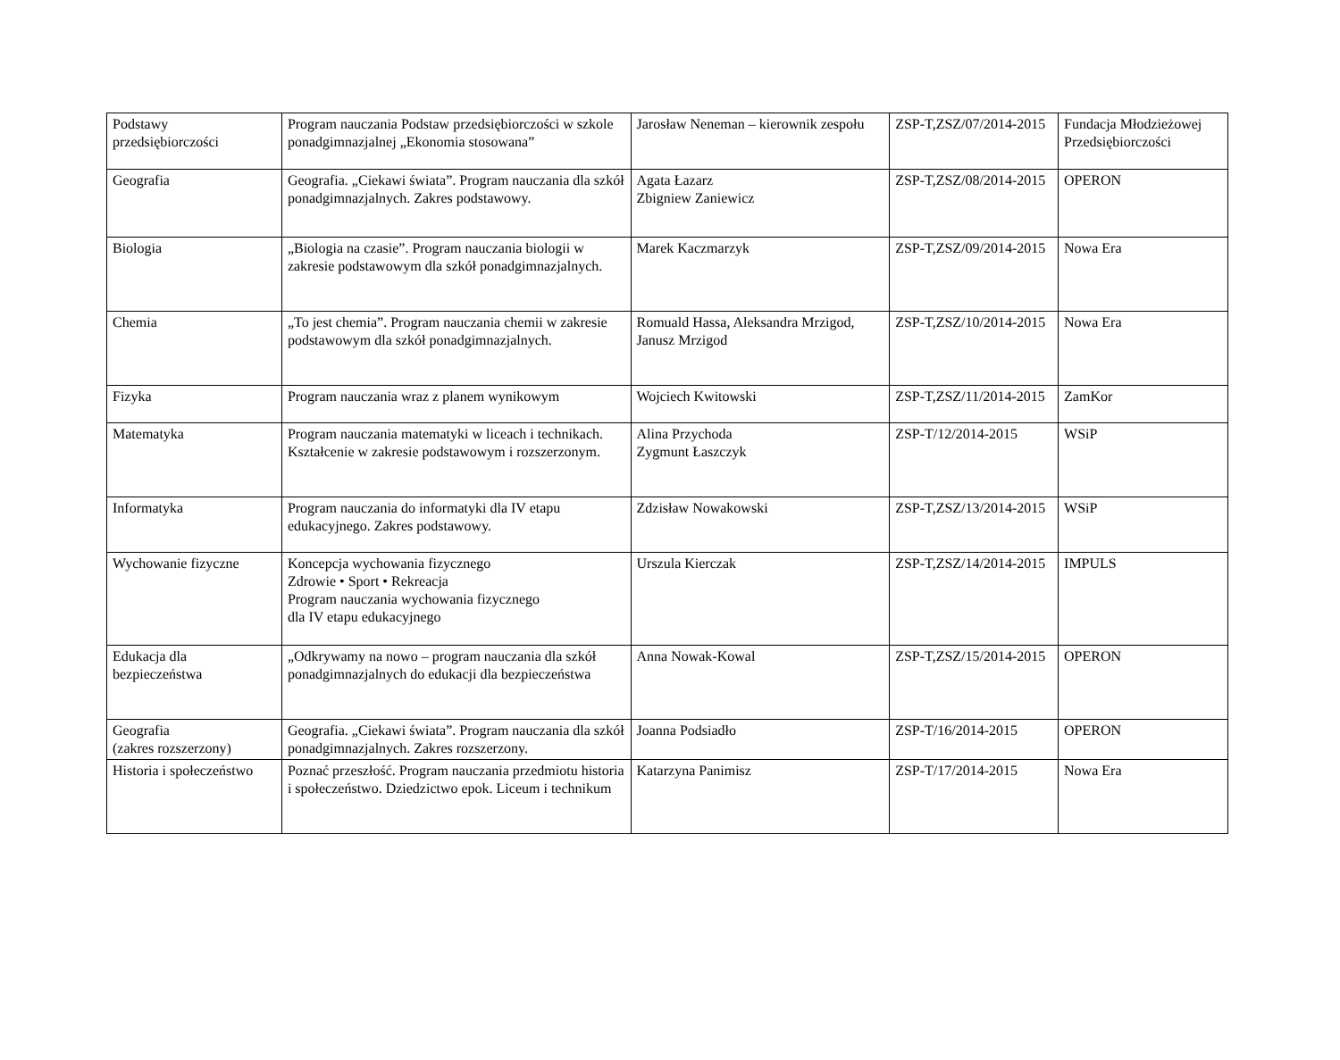| Podstawy przedsiębiorczości | Program nauczania Podstaw przedsiębiorczości w szkole ponadgimnazjalnej „Ekonomia stosowana” | Jarosław Neneman – kierownik zespołu | ZSP-T,ZSZ/07/2014-2015 | Fundacja Młodzieżowej Przedsiębiorczości |
| Geografia | Geografia. „Ciekawi świata”. Program nauczania dla szkół ponadgimnazjalnych. Zakres podstawowy. | Agata Łazarz Zbigniew Zaniewicz | ZSP-T,ZSZ/08/2014-2015 | OPERON |
| Biologia | „Biologia na czasie”. Program nauczania biologii w zakresie podstawowym dla szkół ponadgimnazjalnych. | Marek Kaczmarzyk | ZSP-T,ZSZ/09/2014-2015 | Nowa Era |
| Chemia | „To jest chemia”. Program nauczania chemii w zakresie podstawowym dla szkół ponadgimnazjalnych. | Romuald Hassa, Aleksandra Mrzigod, Janusz Mrzigod | ZSP-T,ZSZ/10/2014-2015 | Nowa Era |
| Fizyka | Program nauczania wraz z planem wynikowym | Wojciech Kwitowski | ZSP-T,ZSZ/11/2014-2015 | ZamKor |
| Matematyka | Program nauczania matematyki w liceach i technikach. Kształcenie w zakresie podstawowym i rozszerzonym. | Alina Przychoda Zygmunt Łaszczyk | ZSP-T/12/2014-2015 | WSiP |
| Informatyka | Program nauczania do informatyki dla IV etapu edukacyjnego. Zakres podstawowy. | Zdzisław Nowakowski | ZSP-T,ZSZ/13/2014-2015 | WSiP |
| Wychowanie fizyczne | Koncepcja wychowania fizycznego Zdrowie • Sport • Rekreacja Program nauczania wychowania fizycznego dla IV etapu edukacyjnego | Urszula Kierczak | ZSP-T,ZSZ/14/2014-2015 | IMPULS |
| Edukacja dla bezpieczeństwa | „Odkrywamy na nowo – program nauczania dla szkół ponadgimnazjalnych do edukacji dla bezpieczeństwa | Anna Nowak-Kowal | ZSP-T,ZSZ/15/2014-2015 | OPERON |
| Geografia (zakres rozszerzony) | Geografia. „Ciekawi świata”. Program nauczania dla szkół ponadgimnazjalnych. Zakres rozszerzony. | Joanna Podsiadło | ZSP-T/16/2014-2015 | OPERON |
| Historia i społeczeństwo | Poznać przeszłość. Program nauczania przedmiotu historia i społeczeństwo. Dziedzictwo epok. Liceum i technikum | Katarzyna Panimisz | ZSP-T/17/2014-2015 | Nowa Era |